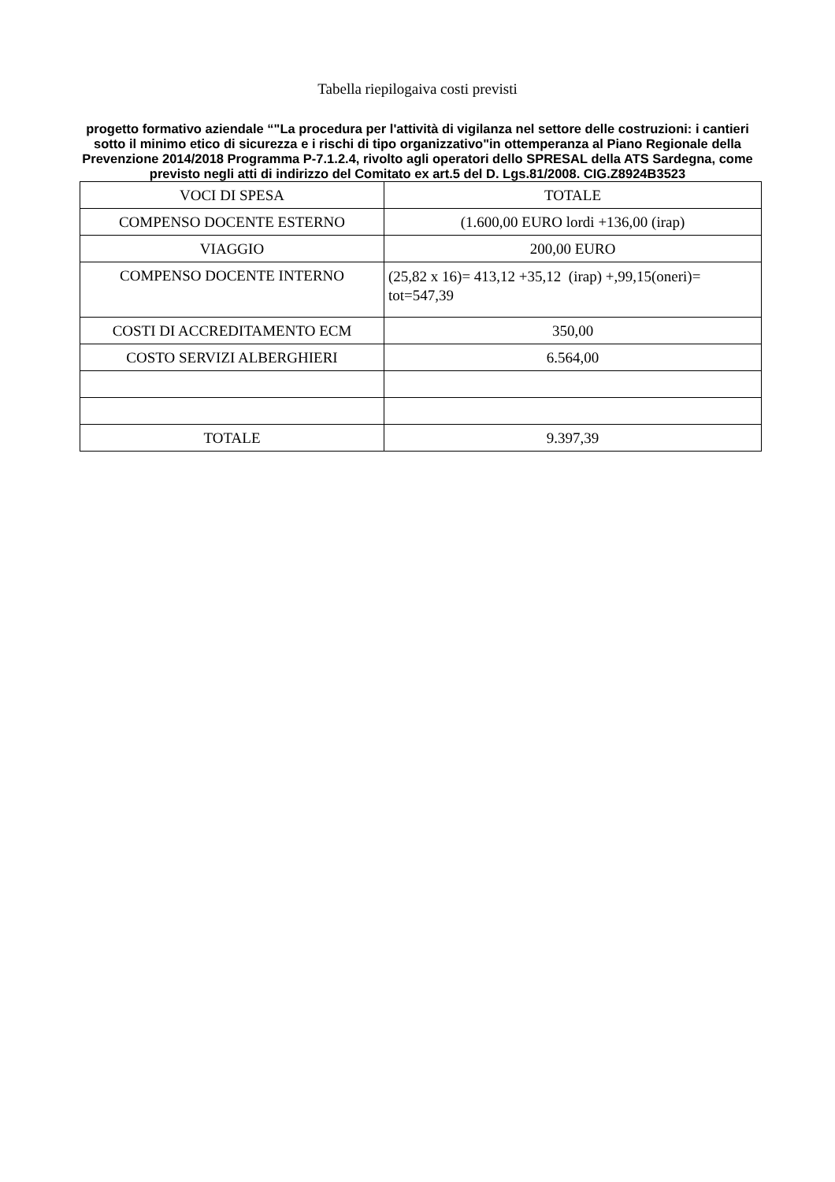Tabella riepilogaiva costi previsti
progetto formativo aziendale “"La procedura per l'attività di vigilanza nel settore delle costruzioni: i cantieri sotto il minimo etico di sicurezza e i rischi di tipo organizzativo"in ottemperanza al Piano Regionale della Prevenzione 2014/2018 Programma P-7.1.2.4, rivolto agli operatori dello SPRESAL della ATS Sardegna, come previsto negli atti di indirizzo del Comitato ex art.5 del D. Lgs.81/2008. CIG.Z8924B3523
| VOCI DI SPESA | TOTALE |
| --- | --- |
| COMPENSO DOCENTE ESTERNO | (1.600,00 EURO lordi +136,00 (irap) |
| VIAGGIO | 200,00 EURO |
| COMPENSO DOCENTE INTERNO | (25,82 x 16)= 413,12 +35,12 (irap) +,99,15(oneri)= tot=547,39 |
| COSTI DI ACCREDITAMENTO ECM | 350,00 |
| COSTO SERVIZI ALBERGHIERI | 6.564,00 |
| TOTALE | 9.397,39 |